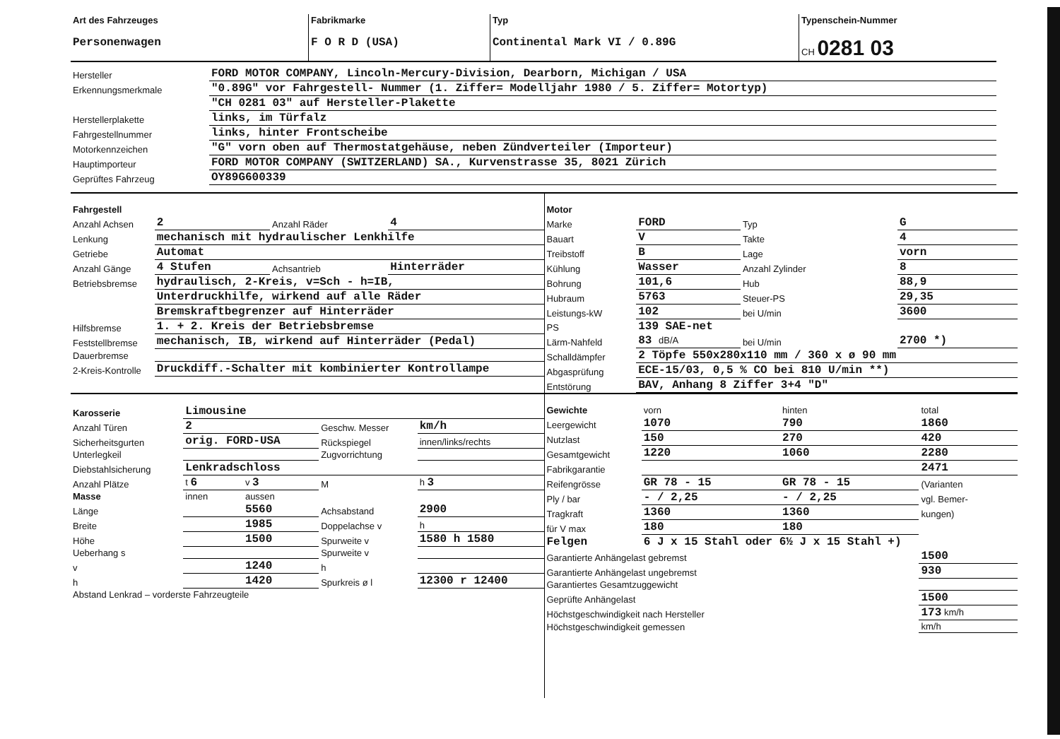| Art des Fahrzeuges Personenwagen | Fabrikmarke F O R D (USA) | Typ Continental Mark VI / 0.89G | Typenschein-Nummer CH 0281 03 |
| Hersteller | FORD MOTOR COMPANY, Lincoln-Mercury-Division, Dearborn, Michigan / USA |
| Erkennungsmerkmale | "0.89G" vor Fahrgestell- Nummer (1. Ziffer= Modelljahr 1980 / 5. Ziffer= Motortyp) |
| | "CH 0281 03" auf Hersteller-Plakette |
| Herstellerplakette | links, im Türfalz |
| Fahrgestellnummer | links, hinter Frontscheibe |
| Motorkennzeichen | "G" vorn oben auf Thermostatgehäuse, neben Zündverteiler (Importeur) |
| Hauptimporteur | FORD MOTOR COMPANY (SWITZERLAND) SA., Kurvenstrasse 35, 8021 Zürich |
| Geprüftes Fahrzeug | OY89G600339 |
| Fahrgestell | | | |
| Anzahl Achsen | 2 | Anzahl Räder | 4 |
| Lenkung | mechanisch mit hydraulischer Lenkhilfe | | |
| Getriebe | Automat | | |
| Anzahl Gänge | 4 Stufen | Achsantrieb | Hinterräder |
| Betriebsbremse | hydraulisch, 2-Kreis, v=Sch - h=IB, | | |
| | Unterdruckhilfe, wirkend auf alle Räder | | |
| | Bremskraftbegrenzer auf Hinterräder | | |
| Hilfsbremse | 1. + 2. Kreis der Betriebsbremse | | |
| Feststellbremse | mechanisch, IB, wirkend auf Hinterräder (Pedal) | | |
| Dauerbremse | | | |
| 2-Kreis-Kontrolle | Druckdiff.-Schalter mit kombinierter Kontrollampe | | |
| Motor | | | |
| Marke | FORD | Typ | G |
| Bauart | V | Takte | 4 |
| Treibstoff | B | Lage | vorn |
| Kühlung | Wasser | Anzahl Zylinder | 8 |
| Bohrung | 101,6 | Hub | 88,9 |
| Hubraum | 5763 | Steuer-PS | 29,35 |
| Leistungs-kW | 102 | bei U/min | 3600 |
| PS | 139 SAE-net | | |
| Lärm-Nahfeld | 83 dB/A | bei U/min | 2700 *) |
| Schalldämpfer | 2 Töpfe 550x280x110 mm / 360 x ø 90 mm | | |
| Abgasprüfung | ECE-15/03, 0,5 % CO bei 810 U/min **) | | |
| Entstörung | BAV, Anhang 8 Ziffer 3+4 "D" | | |
| Karosserie | Limousine | | | |
| Anzahl Türen | 2 | | Geschw. Messer | km/h |
| Sicherheitsgurten | orig. FORD-USA | | Rückspiegel | innen/links/rechts |
| Unterlegkeil | | | Zugvorrichtung | |
| Diebstahlsicherung | Lenkradschloss | | | |
| Anzahl Plätze | t 6 | v 3 | M | h 3 |
| Masse | innen | aussen | | |
| Länge | | 5560 | Achsabstand | 2900 |
| Breite | | 1985 | Doppelachse v | h |
| Höhe | | 1500 | Spurweite v | 1580 h 1580 |
| Ueberhang s | | | Spurweite v | |
| v | | 1240 | h | |
| h | | 1420 | Spurkreis ø l | 12300 r 12400 |
| Abstand Lenkrad – vorderste Fahrzeugteile | | | | |
| Gewichte | vorn | hinten | total |
| Leergewicht | 1070 | 790 | 1860 |
| Nutzlast | 150 | 270 | 420 |
| Gesamtgewicht | 1220 | 1060 | 2280 |
| Fabrikgarantie | | | 2471 |
| Reifengrösse | GR 78 - 15 | GR 78 - 15 | (Varianten |
| Ply / bar | - / 2,25 | - / 2,25 | vgl. Bemer- |
| Tragkraft | 1360 | 1360 | kungen) |
| für V max | 180 | 180 | |
| Felgen | 6 J x 15 Stahl oder 6½ J x 15 Stahl +) | | |
| Garantierte Anhängelast gebremst | | | 1500 |
| Garantierte Anhängelast ungebremst | | | 930 |
| Garantiertes Gesamtzuggewicht | | | |
| Geprüfte Anhängelast | | | 1500 |
| Höchstgeschwindigkeit nach Hersteller | | | 173 km/h |
| Höchstgeschwindigkeit gemessen | | | km/h |